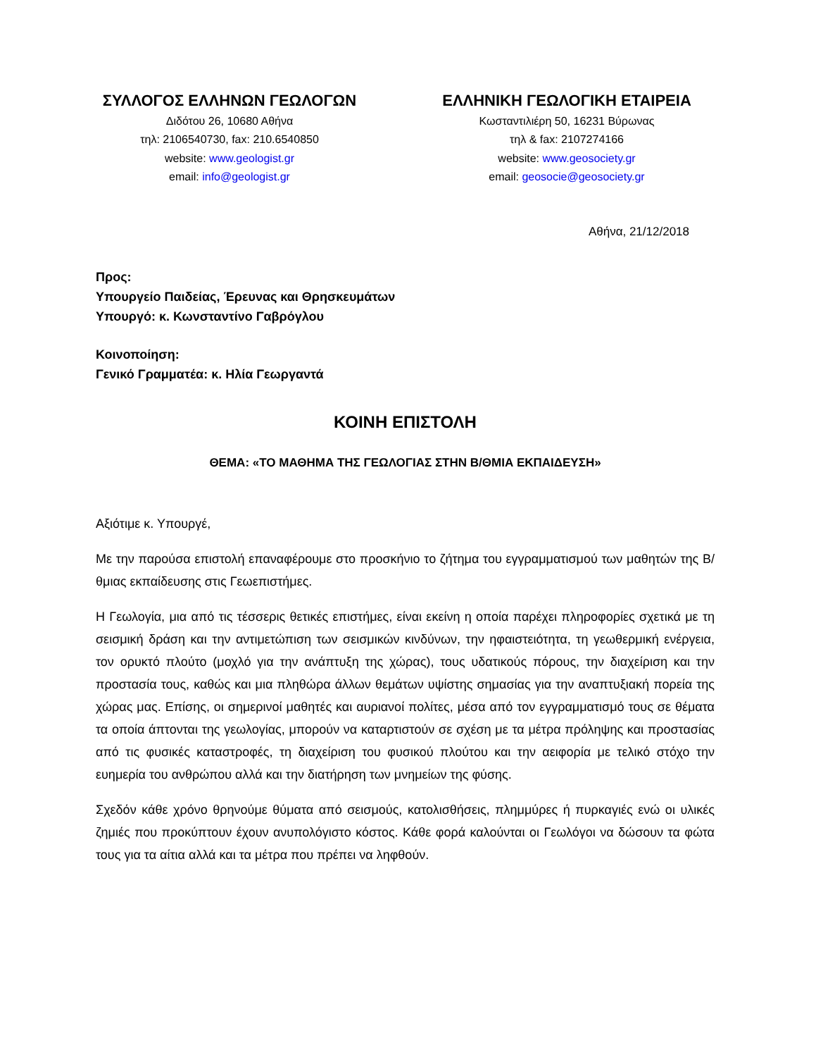ΣΥΛΛΟΓΟΣ ΕΛΛΗΝΩΝ ΓΕΩΛΟΓΩΝ
Διδότου 26, 10680 Αθήνα
τηλ: 2106540730, fax: 210.6540850
website: www.geologist.gr
email: info@geologist.gr
ΕΛΛΗΝΙΚΗ ΓΕΩΛΟΓΙΚΗ ΕΤΑΙΡΕΙΑ
Κωσταντιλιέρη 50, 16231 Βύρωνας
τηλ & fax: 2107274166
website: www.geosociety.gr
email: geosocie@geosociety.gr
Αθήνα, 21/12/2018
Προς:
Υπουργείο Παιδείας, Έρευνας και Θρησκευμάτων
Υπουργό: κ. Κωνσταντίνο Γαβρόγλου
Κοινοποίηση:
Γενικό Γραμματέα: κ. Ηλία Γεωργαντά
ΚΟΙΝΗ ΕΠΙΣΤΟΛΗ
ΘΕΜΑ: «ΤΟ ΜΑΘΗΜΑ ΤΗΣ ΓΕΩΛΟΓΙΑΣ ΣΤΗΝ Β/ΘΜΙΑ ΕΚΠΑΙΔΕΥΣΗ»
Αξιότιμε κ. Υπουργέ,
Με την παρούσα επιστολή επαναφέρουμε στο προσκήνιο το ζήτημα του εγγραμματισμού των μαθητών της Β/θμιας εκπαίδευσης στις Γεωεπιστήμες.
Η Γεωλογία, μια από τις τέσσερις θετικές επιστήμες, είναι εκείνη η οποία παρέχει πληροφορίες σχετικά με τη σεισμική δράση και την αντιμετώπιση των σεισμικών κινδύνων, την ηφαιστειότητα, τη γεωθερμική ενέργεια, τον ορυκτό πλούτο (μοχλό για την ανάπτυξη της χώρας), τους υδατικούς πόρους, την διαχείριση και την προστασία τους, καθώς και μια πληθώρα άλλων θεμάτων υψίστης σημασίας για την αναπτυξιακή πορεία της χώρας μας. Επίσης, οι σημερινοί μαθητές και αυριανοί πολίτες, μέσα από τον εγγραμματισμό τους σε θέματα τα οποία άπτονται της γεωλογίας, μπορούν να καταρτιστούν σε σχέση με τα μέτρα πρόληψης και προστασίας από τις φυσικές καταστροφές, τη διαχείριση του φυσικού πλούτου και την αειφορία με τελικό στόχο την ευημερία του ανθρώπου αλλά και την διατήρηση των μνημείων της φύσης.
Σχεδόν κάθε χρόνο θρηνούμε θύματα από σεισμούς, κατολισθήσεις, πλημμύρες ή πυρκαγιές ενώ οι υλικές ζημιές που προκύπτουν έχουν ανυπολόγιστο κόστος. Κάθε φορά καλούνται οι Γεωλόγοι να δώσουν τα φώτα τους για τα αίτια αλλά και τα μέτρα που πρέπει να ληφθούν.